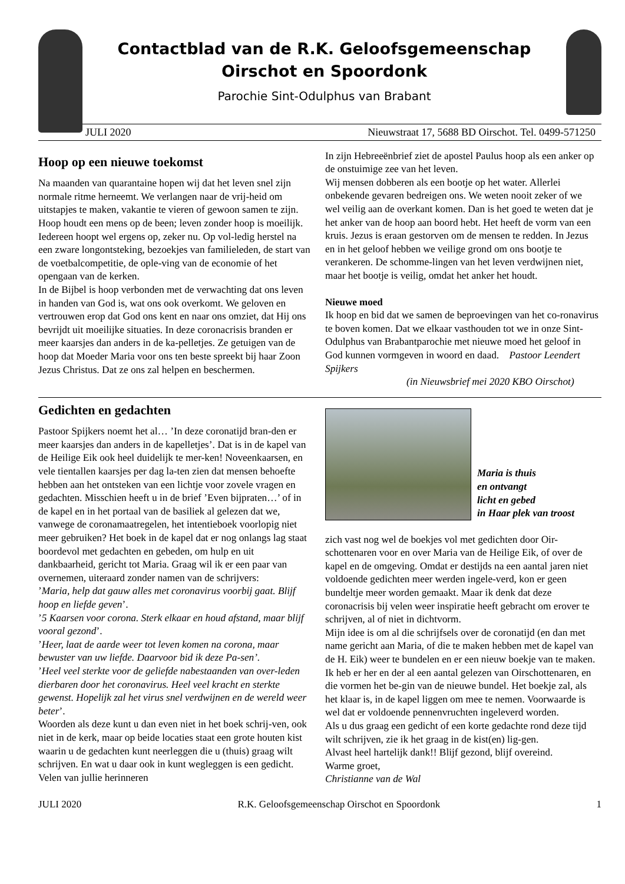Contactblad van de R.K. Geloofsgemeenschap
Oirschot en Spoordonk
Parochie Sint-Odulphus van Brabant
JULI 2020 Nieuwstraat 17, 5688 BD Oirschot. Tel. 0499-571250
Hoop op een nieuwe toekomst
Na maanden van quarantaine hopen wij dat het leven snel zijn normale ritme herneemt. We verlangen naar de vrij-heid om uitstapjes te maken, vakantie te vieren of gewoon samen te zijn.
Hoop houdt een mens op de been; leven zonder hoop is moeilijk. Iedereen hoopt wel ergens op, zeker nu. Op vol-ledig herstel na een zware longontsteking, bezoekjes van familieleden, de start van de voetbalcompetitie, de ople-ving van de economie of het opengaan van de kerken.
In de Bijbel is hoop verbonden met de verwachting dat ons leven in handen van God is, wat ons ook overkomt. We geloven en vertrouwen erop dat God ons kent en naar ons omziet, dat Hij ons bevrijdt uit moeilijke situaties. In deze coronacrisis branden er meer kaarsjes dan anders in de ka-pelletjes. Ze getuigen van de hoop dat Moeder Maria voor ons ten beste spreekt bij haar Zoon Jezus Christus. Dat ze ons zal helpen en beschermen.
In zijn Hebreeënbrief ziet de apostel Paulus hoop als een anker op de onstuimige zee van het leven.
Wij mensen dobberen als een bootje op het water. Allerlei onbekende gevaren bedreigen ons. We weten nooit zeker of we wel veilig aan de overkant komen. Dan is het goed te weten dat je het anker van de hoop aan boord hebt. Het heeft de vorm van een kruis. Jezus is eraan gestorven om de mensen te redden. In Jezus en in het geloof hebben we veilige grond om ons bootje te verankeren. De schomme-lingen van het leven verdwijnen niet, maar het bootje is veilig, omdat het anker het houdt.
Nieuwe moed
Ik hoop en bid dat we samen de beproevingen van het co-ronavirus te boven komen. Dat we elkaar vasthouden tot we in onze Sint-Odulphus van Brabantparochie met nieuwe moed het geloof in God kunnen vormgeven in woord en daad. Pastoor Leendert Spijkers
(in Nieuwsbrief mei 2020 KBO Oirschot)
Gedichten en gedachten
Pastoor Spijkers noemt het al… ’In deze coronatijd bran-den er meer kaarsjes dan anders in de kapelletjes’. Dat is in de kapel van de Heilige Eik ook heel duidelijk te mer-ken! Noveenkaarsen, en vele tientallen kaarsjes per dag la-ten zien dat mensen behoefte hebben aan het ontsteken van een lichtje voor zovele vragen en gedachten. Misschien heeft u in de brief ’Even bijpraten…’ of in de kapel en in het portaal van de basiliek al gelezen dat we, vanwege de coronamaatregelen, het intentieboek voorlopig niet meer gebruiken? Het boek in de kapel dat er nog onlangs lag staat boordevol met gedachten en gebeden, om hulp en uit dankbaarheid, gericht tot Maria. Graag wil ik er een paar van overnemen, uiteraard zonder namen van de schrijvers:
’Maria, help dat gauw alles met coronavirus voorbij gaat. Blijf hoop en liefde geven’.
’5 Kaarsen voor corona. Sterk elkaar en houd afstand, maar blijf vooral gezond’.
’Heer, laat de aarde weer tot leven komen na corona, maar bewuster van uw liefde. Daarvoor bid ik deze Pa-sen’.
’Heel veel sterkte voor de geliefde nabestaanden van over-leden dierbaren door het coronavirus. Heel veel kracht en sterkte gewenst. Hopelijk zal het virus snel verdwijnen en de wereld weer beter’.
Woorden als deze kunt u dan even niet in het boek schrij-ven, ook niet in de kerk, maar op beide locaties staat een grote houten kist waarin u de gedachten kunt neerleggen die u (thuis) graag wilt schrijven. En wat u daar ook in kunt wegleggen is een gedicht. Velen van jullie herinneren
Maria is thuis
en ontvangt
licht en gebed
in Haar plek van troost
zich vast nog wel de boekjes vol met gedichten door Oir-schottenaren voor en over Maria van de Heilige Eik, of over de kapel en de omgeving. Omdat er destijds na een aantal jaren niet voldoende gedichten meer werden ingele-verd, kon er geen bundeltje meer worden gemaakt. Maar ik denk dat deze coronacrisis bij velen weer inspiratie heeft gebracht om erover te schrijven, al of niet in dichtvorm.
Mijn idee is om al die schrijfsels over de coronatijd (en dan met name gericht aan Maria, of die te maken hebben met de kapel van de H. Eik) weer te bundelen en er een nieuw boekje van te maken. Ik heb er her en der al een aantal gelezen van Oirschottenaren, en die vormen het be-gin van de nieuwe bundel. Het boekje zal, als het klaar is, in de kapel liggen om mee te nemen. Voorwaarde is wel dat er voldoende pennenvruchten ingeleverd worden.
Als u dus graag een gedicht of een korte gedachte rond deze tijd wilt schrijven, zie ik het graag in de kist(en) lig-gen.
Alvast heel hartelijk dank!! Blijf gezond, blijf overeind.
Warme groet,
Christianne van de Wal
JULI 2020 R.K. Geloofsgemeenschap Oirschot en Spoordonk 1